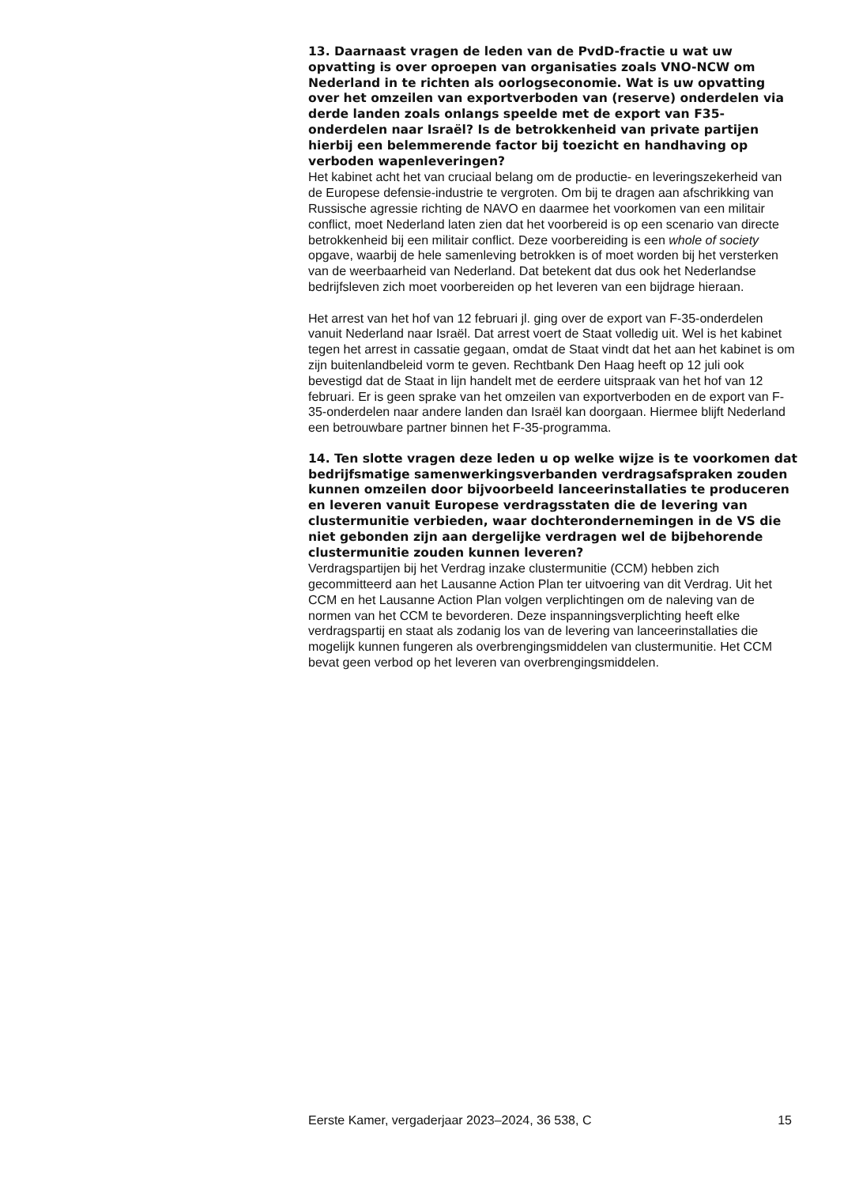13. Daarnaast vragen de leden van de PvdD-fractie u wat uw opvatting is over oproepen van organisaties zoals VNO-NCW om Nederland in te richten als oorlogseconomie. Wat is uw opvatting over het omzeilen van exportverboden van (reserve) onderdelen via derde landen zoals onlangs speelde met de export van F35-onderdelen naar Israël? Is de betrokkenheid van private partijen hierbij een belemmerende factor bij toezicht en handhaving op verboden wapenleveringen?
Het kabinet acht het van cruciaal belang om de productie- en leveringszekerheid van de Europese defensie-industrie te vergroten. Om bij te dragen aan afschrikking van Russische agressie richting de NAVO en daarmee het voorkomen van een militair conflict, moet Nederland laten zien dat het voorbereid is op een scenario van directe betrokkenheid bij een militair conflict. Deze voorbereiding is een whole of society opgave, waarbij de hele samenleving betrokken is of moet worden bij het versterken van de weerbaarheid van Nederland. Dat betekent dat dus ook het Nederlandse bedrijfsleven zich moet voorbereiden op het leveren van een bijdrage hieraan.
Het arrest van het hof van 12 februari jl. ging over de export van F-35-onderdelen vanuit Nederland naar Israël. Dat arrest voert de Staat volledig uit. Wel is het kabinet tegen het arrest in cassatie gegaan, omdat de Staat vindt dat het aan het kabinet is om zijn buitenlandbeleid vorm te geven. Rechtbank Den Haag heeft op 12 juli ook bevestigd dat de Staat in lijn handelt met de eerdere uitspraak van het hof van 12 februari. Er is geen sprake van het omzeilen van exportverboden en de export van F-35-onderdelen naar andere landen dan Israël kan doorgaan. Hiermee blijft Nederland een betrouwbare partner binnen het F-35-programma.
14. Ten slotte vragen deze leden u op welke wijze is te voorkomen dat bedrijfsmatige samenwerkingsverbanden verdragsafspraken zouden kunnen omzeilen door bijvoorbeeld lanceerinstallaties te produceren en leveren vanuit Europese verdragsstaten die de levering van clustermunitie verbieden, waar dochterondernemingen in de VS die niet gebonden zijn aan dergelijke verdragen wel de bijbehorende clustermunitie zouden kunnen leveren?
Verdragspartijen bij het Verdrag inzake clustermunitie (CCM) hebben zich gecommitteerd aan het Lausanne Action Plan ter uitvoering van dit Verdrag. Uit het CCM en het Lausanne Action Plan volgen verplichtingen om de naleving van de normen van het CCM te bevorderen. Deze inspanningsverplichting heeft elke verdragspartij en staat als zodanig los van de levering van lanceerinstallaties die mogelijk kunnen fungeren als overbrengingsmiddelen van clustermunitie. Het CCM bevat geen verbod op het leveren van overbrengingsmiddelen.
Eerste Kamer, vergaderjaar 2023–2024, 36 538, C 15